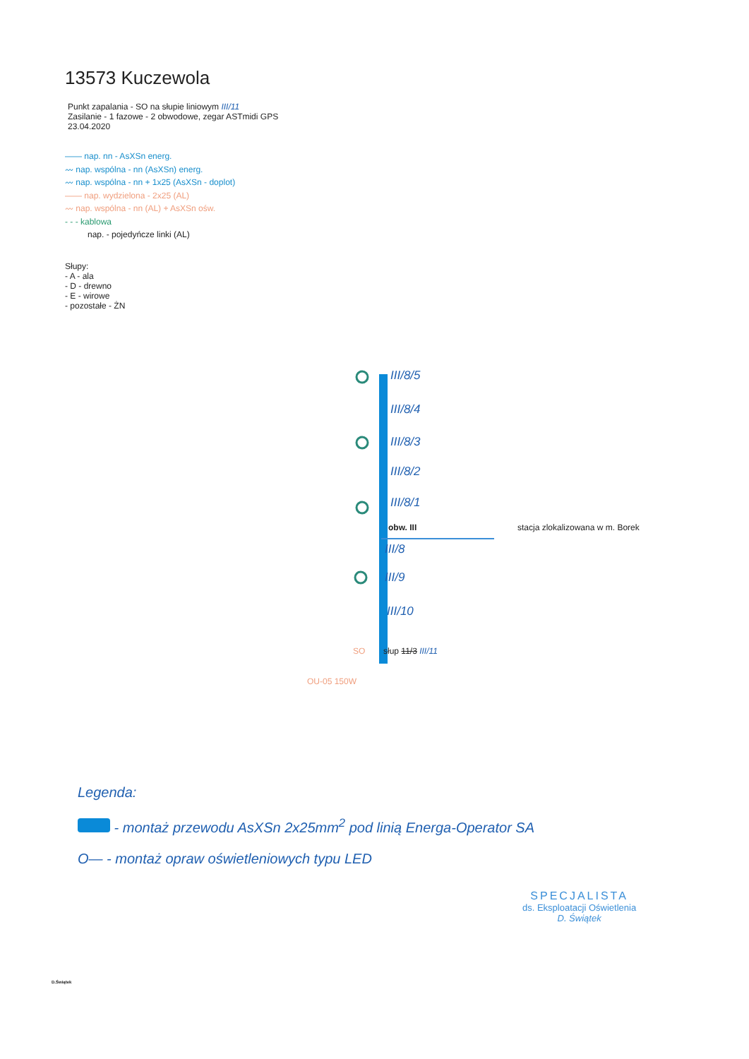13573 Kuczewola
Punkt zapalania - SO na słupie liniowym III/11
Zasilanie - 1 fazowe - 2 obwodowe, zegar ASTmidi GPS
23.04.2020
—— nap. nn - AsXSn energ.
〰 nap. wspólna - nn (AsXSn) energ.
〰 nap. wspólna - nn + 1x25 (AsXSn - doplot)
—— nap. wydzielona - 2x25 (AL)
〰 nap. wspólna - nn (AL) + AsXSn ośw.
- - - kablowa
nap. - pojedyńcze linki (AL)
Słupy:
- A - ala
- D - drewno
- E - wirowe
- pozostałe - ŻN
III/8/5
III/8/4
III/8/3
III/8/2
III/8/1
obw. III
stacja zlokalizowana w m. Borek
III/8
III/9
III/10
SO słup 11/3 III/11
OU-05 150W
Legenda:
- montaż przewodu AsXSn 2x25mm<sup>2</sup> pod linią Energa-Operator SA
O— - montaż opraw oświetleniowych typu LED
SPECJALISTA
ds. Eksploatacji Oświetlenia
D. Świątek
D.Świątek